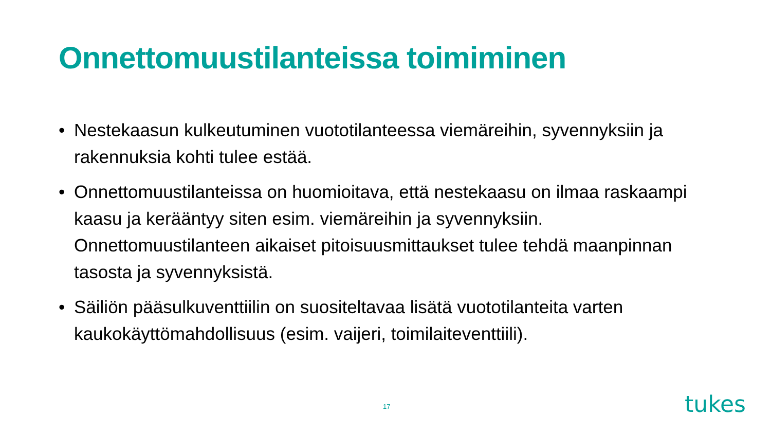Onnettomuustilanteissa toimiminen
• Nestekaasun kulkeutuminen vuototilanteessa viemäreihin, syvennyksiin ja rakennuksia kohti tulee estää.
• Onnettomuustilanteissa on huomioitava, että nestekaasu on ilmaa raskaampi kaasu ja kerääntyy siten esim. viemäreihin ja syvennyksiin. Onnettomuustilanteen aikaiset pitoisuusmittaukset tulee tehdä maanpinnan tasosta ja syvennyksistä.
• Säiliön pääsulkuventtiilin on suositeltavaa lisätä vuototilanteita varten kaukokäyttömahdollisuus (esim. vaijeri, toimilaiteventtiili).
17 tukes